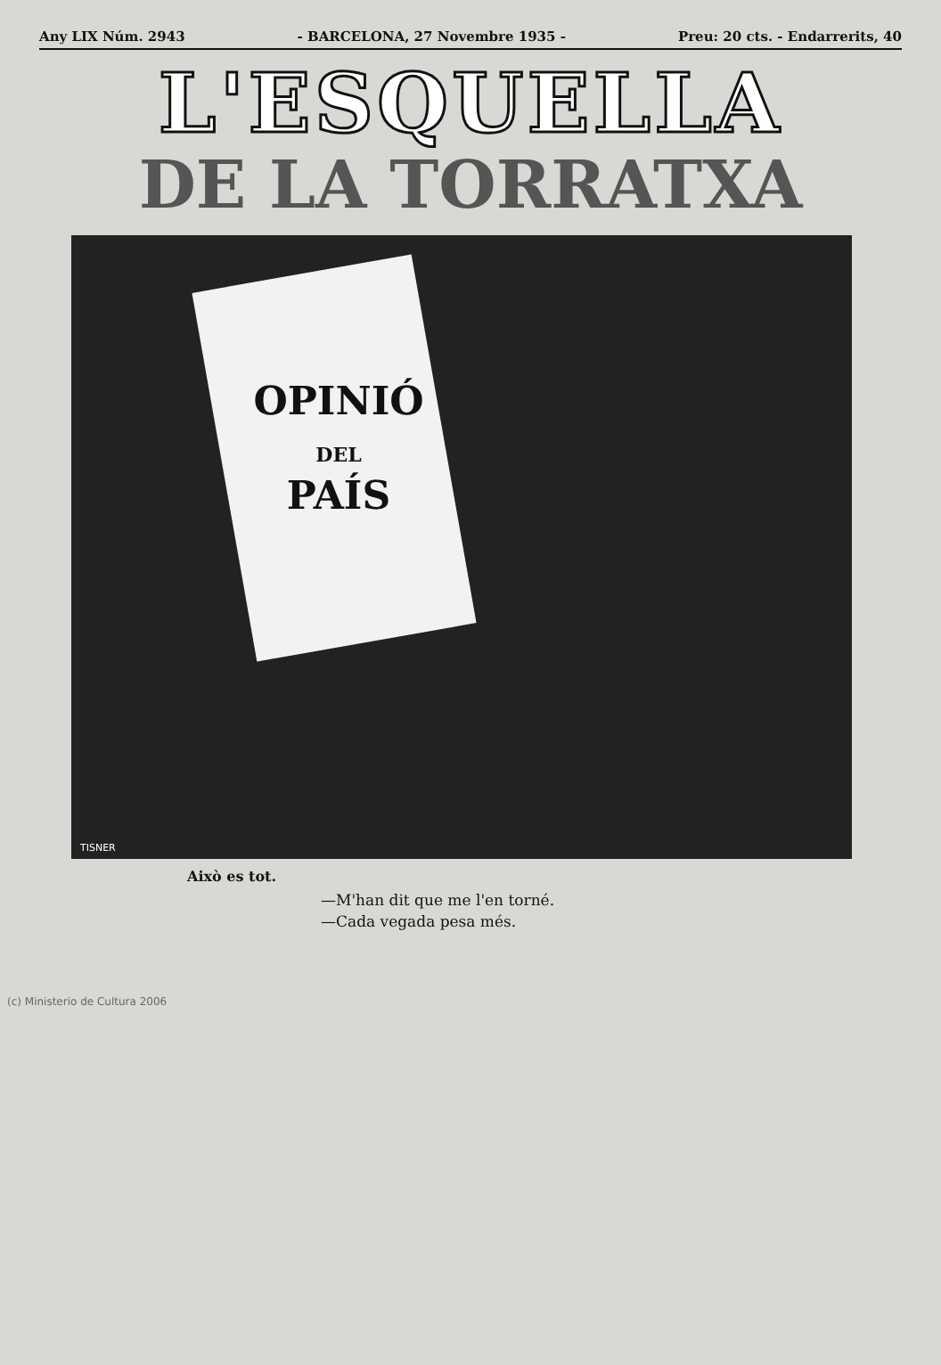Any LIX Núm. 2943 - BARCELONA, 27 Novembre 1935 - Preu: 20 cts. - Endarrerits, 40
L'ESQUELLA
DE LA TORRATXA
OPINIÓ
DEL
PAÍS
TISNER
Això es tot.
—M'han dit que me l'en torné.
—Cada vegada pesa més.
(c) Ministerio de Cultura 2006